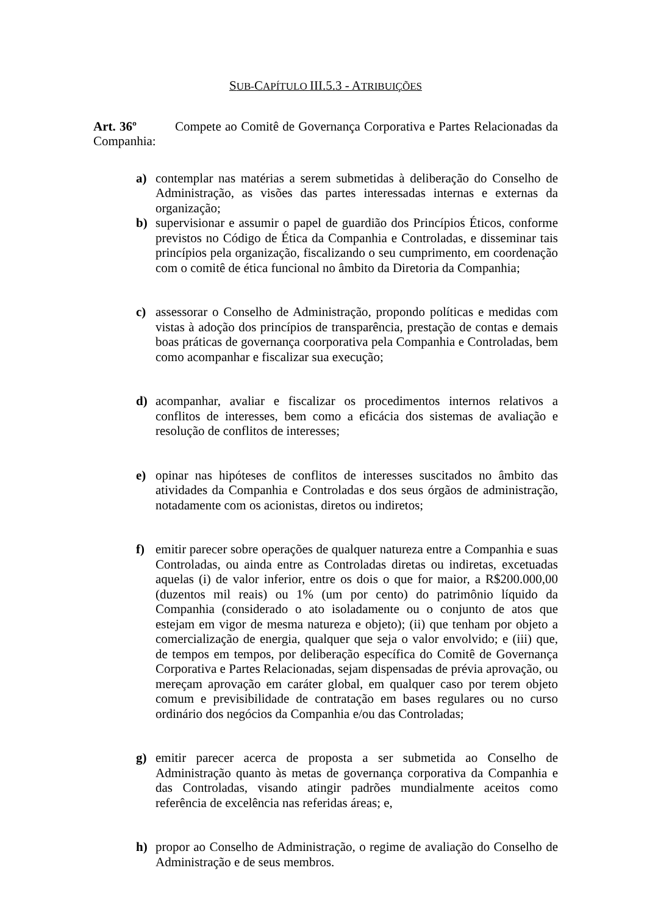SUB-CAPÍTULO III.5.3 - ATRIBUIÇÕES
Art. 36º Compete ao Comitê de Governança Corporativa e Partes Relacionadas da Companhia:
a) contemplar nas matérias a serem submetidas à deliberação do Conselho de Administração, as visões das partes interessadas internas e externas da organização;
b) supervisionar e assumir o papel de guardião dos Princípios Éticos, conforme previstos no Código de Ética da Companhia e Controladas, e disseminar tais princípios pela organização, fiscalizando o seu cumprimento, em coordenação com o comitê de ética funcional no âmbito da Diretoria da Companhia;
c) assessorar o Conselho de Administração, propondo políticas e medidas com vistas à adoção dos princípios de transparência, prestação de contas e demais boas práticas de governança coorporativa pela Companhia e Controladas, bem como acompanhar e fiscalizar sua execução;
d) acompanhar, avaliar e fiscalizar os procedimentos internos relativos a conflitos de interesses, bem como a eficácia dos sistemas de avaliação e resolução de conflitos de interesses;
e) opinar nas hipóteses de conflitos de interesses suscitados no âmbito das atividades da Companhia e Controladas e dos seus órgãos de administração, notadamente com os acionistas, diretos ou indiretos;
f) emitir parecer sobre operações de qualquer natureza entre a Companhia e suas Controladas, ou ainda entre as Controladas diretas ou indiretas, excetuadas aquelas (i) de valor inferior, entre os dois o que for maior, a R$200.000,00 (duzentos mil reais) ou 1% (um por cento) do patrimônio líquido da Companhia (considerado o ato isoladamente ou o conjunto de atos que estejam em vigor de mesma natureza e objeto); (ii) que tenham por objeto a comercialização de energia, qualquer que seja o valor envolvido; e (iii) que, de tempos em tempos, por deliberação específica do Comitê de Governança Corporativa e Partes Relacionadas, sejam dispensadas de prévia aprovação, ou mereçam aprovação em caráter global, em qualquer caso por terem objeto comum e previsibilidade de contratação em bases regulares ou no curso ordinário dos negócios da Companhia e/ou das Controladas;
g) emitir parecer acerca de proposta a ser submetida ao Conselho de Administração quanto às metas de governança corporativa da Companhia e das Controladas, visando atingir padrões mundialmente aceitos como referência de excelência nas referidas áreas; e,
h) propor ao Conselho de Administração, o regime de avaliação do Conselho de Administração e de seus membros.